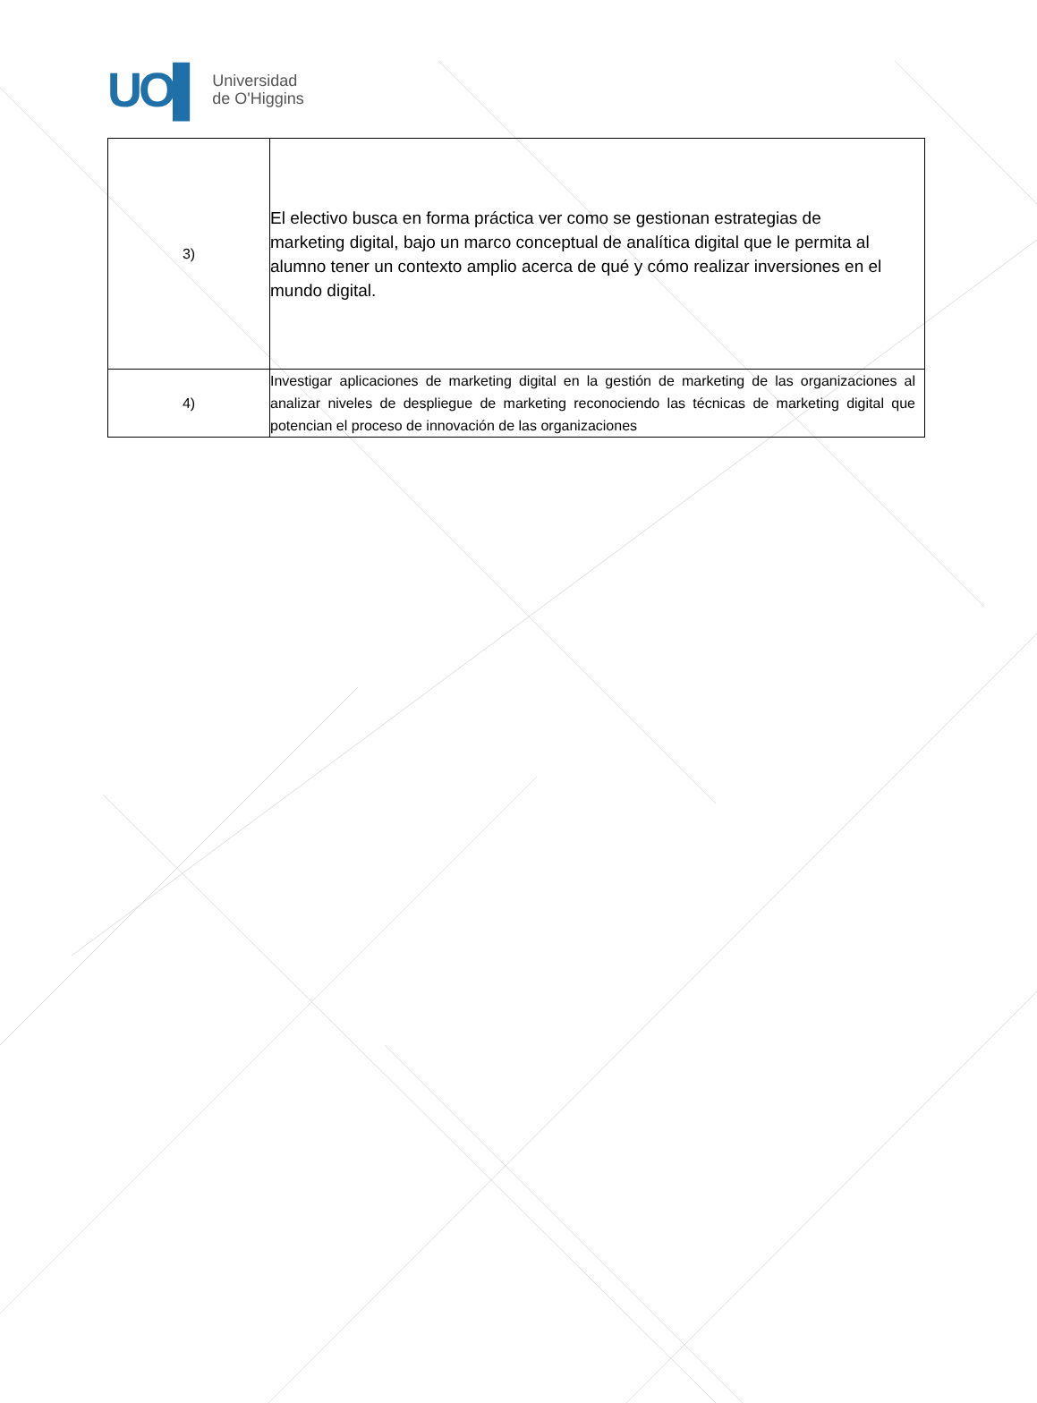UO▌
Universidad
de O'Higgins
| 3) | El electivo busca en forma práctica ver como se gestionan estrategias de marketing digital, bajo un marco conceptual de analítica digital que le permita al alumno tener un contexto amplio acerca de qué y cómo realizar inversiones en el mundo digital. |
| 4) | Investigar aplicaciones de marketing digital en la gestión de marketing de las organizaciones al analizar niveles de despliegue de marketing reconociendo las técnicas de marketing digital que potencian el proceso de innovación de las organizaciones |